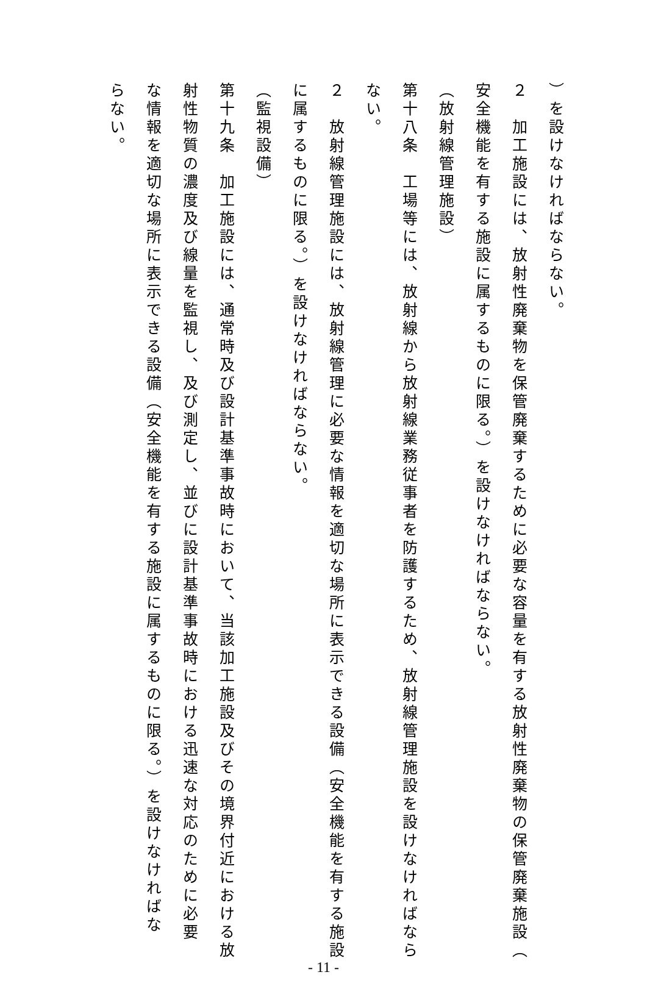）を設けなければならない。
２　加工施設には、放射性廃棄物を保管廃棄するために必要な容量を有する放射性廃棄物の保管廃棄施設（
安全機能を有する施設に属するものに限る。）を設けなければならない。
（放射線管理施設）
第十八条　工場等には、放射線から放射線業務従事者を防護するため、放射線管理施設を設けなければなら
ない。
２　放射線管理施設には、放射線管理に必要な情報を適切な場所に表示できる設備（安全機能を有する施設
に属するものに限る。）を設けなければならない。
（監視設備）
第十九条　加工施設には、通常時及び設計基準事故時において、当該加工施設及びその境界付近における放
射性物質の濃度及び線量を監視し、及び測定し、並びに設計基準事故時における迅速な対応のために必要
な情報を適切な場所に表示できる設備（安全機能を有する施設に属するものに限る。）を設けなければな
らない。
- 11 -